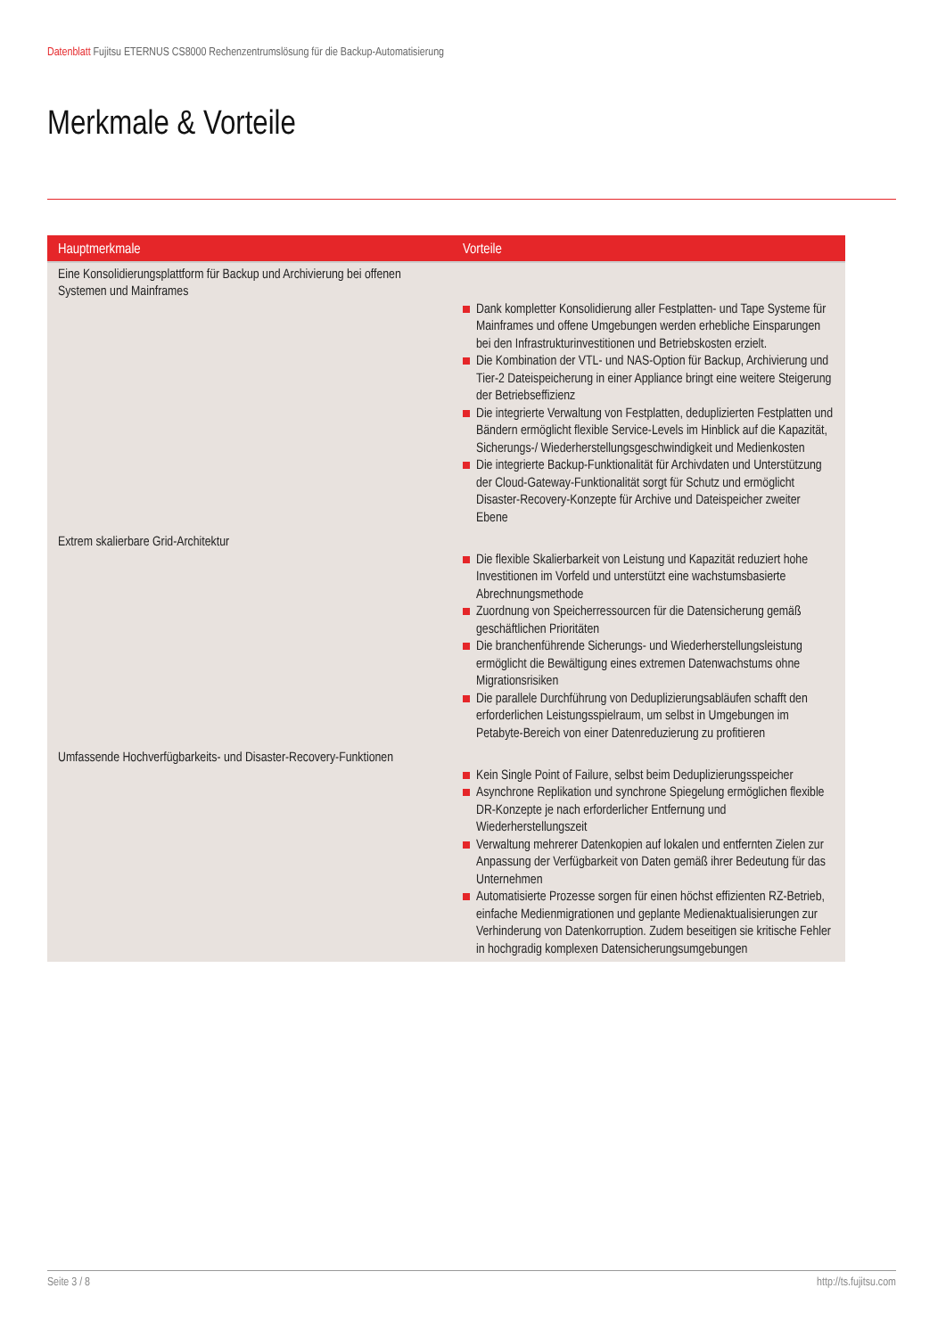Datenblatt Fujitsu ETERNUS CS8000 Rechenzentrumslösung für die Backup-Automatisierung
Merkmale & Vorteile
| Hauptmerkmale | Vorteile |
| --- | --- |
| Eine Konsolidierungsplattform für Backup und Archivierung bei offenen Systemen und Mainframes | Dank kompletter Konsolidierung aller Festplatten- und Tape Systeme für Mainframes und offene Umgebungen werden erhebliche Einsparungen bei den Infrastrukturinvestitionen und Betriebskosten erzielt. Die Kombination der VTL- und NAS-Option für Backup, Archivierung und Tier-2 Dateispeicherung in einer Appliance bringt eine weitere Steigerung der Betriebseffizienz Die integrierte Verwaltung von Festplatten, deduplizierten Festplatten und Bändern ermöglicht flexible Service-Levels im Hinblick auf die Kapazität, Sicherungs-/ Wiederherstellungsgeschwindigkeit und Medienkosten Die integrierte Backup-Funktionalität für Archivdaten und Unterstützung der Cloud-Gateway-Funktionalität sorgt für Schutz und ermöglicht Disaster-Recovery-Konzepte für Archive und Dateispeicher zweiter Ebene |
| Extrem skalierbare Grid-Architektur | Die flexible Skalierbarkeit von Leistung und Kapazität reduziert hohe Investitionen im Vorfeld und unterstützt eine wachstumsbasierte Abrechnungsmethode Zuordnung von Speicherressourcen für die Datensicherung gemäß geschäftlichen Prioritäten Die branchenführende Sicherungs- und Wiederherstellungsleistung ermöglicht die Bewältigung eines extremen Datenwachstums ohne Migrationsrisiken Die parallele Durchführung von Deduplizierungsabläufen schafft den erforderlichen Leistungsspielraum, um selbst in Umgebungen im Petabyte-Bereich von einer Datenreduzierung zu profitieren |
| Umfassende Hochverfügbarkeits- und Disaster-Recovery-Funktionen | Kein Single Point of Failure, selbst beim Deduplizierungsspeicher Asynchrone Replikation und synchrone Spiegelung ermöglichen flexible DR-Konzepte je nach erforderlicher Entfernung und Wiederherstellungszeit Verwaltung mehrerer Datenkopien auf lokalen und entfernten Zielen zur Anpassung der Verfügbarkeit von Daten gemäß ihrer Bedeutung für das Unternehmen Automatisierte Prozesse sorgen für einen höchst effizienten RZ-Betrieb, einfache Medienmigrationen und geplante Medienaktualisierungen zur Verhinderung von Datenkorruption. Zudem beseitigen sie kritische Fehler in hochgradig komplexen Datensicherungsumgebungen |
Seite 3 / 8 http://ts.fujitsu.com